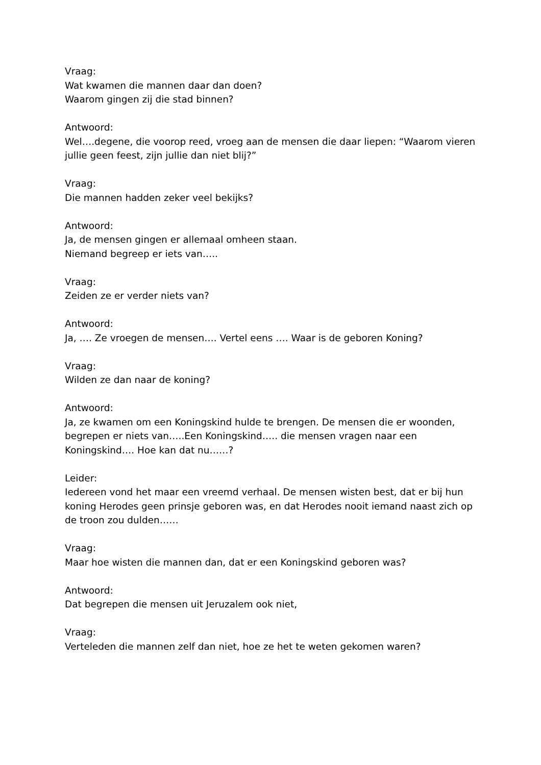Vraag:
Wat kwamen die mannen daar dan doen?
Waarom gingen zij die stad binnen?
Antwoord:
Wel….degene, die voorop reed, vroeg aan de mensen die daar liepen: “Waarom vieren jullie geen feest, zijn jullie dan niet blij?”
Vraag:
Die mannen hadden zeker veel bekijks?
Antwoord:
Ja, de mensen gingen er allemaal omheen staan.
Niemand begreep er iets van…..
Vraag:
Zeiden ze er verder niets van?
Antwoord:
Ja, …. Ze vroegen de mensen…. Vertel eens …. Waar is de geboren Koning?
Vraag:
Wilden ze dan naar de koning?
Antwoord:
Ja, ze kwamen om een Koningskind hulde te brengen. De mensen die er woonden, begrepen er niets van…..Een Koningskind….. die mensen vragen naar een Koningskind…. Hoe kan dat nu……?
Leider:
Iedereen vond het maar een vreemd verhaal. De mensen wisten best, dat er bij hun koning Herodes geen prinsje geboren was, en dat Herodes nooit iemand naast zich op de troon zou dulden……
Vraag:
Maar hoe wisten die mannen dan, dat er een Koningskind geboren was?
Antwoord:
Dat begrepen die mensen uit Jeruzalem ook niet,
Vraag:
Verteleden die mannen zelf dan niet, hoe ze het te weten gekomen waren?